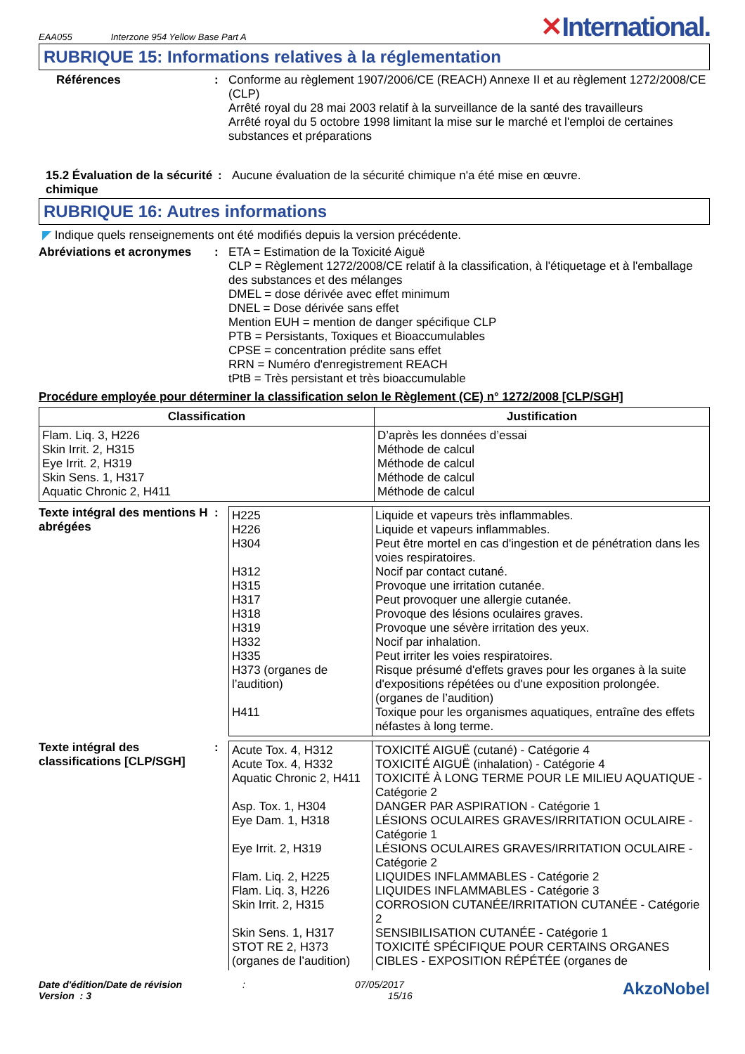EAA055 Interzone 954 Yellow Base Part A
✕International.
RUBRIQUE 15: Informations relatives à la réglementation
Références : Conforme au règlement 1907/2006/CE (REACH) Annexe II et au règlement 1272/2008/CE (CLP)
Arrêté royal du 28 mai 2003 relatif à la surveillance de la santé des travailleurs
Arrêté royal du 5 octobre 1998 limitant la mise sur le marché et l'emploi de certaines substances et préparations
15.2 Évaluation de la sécurité chimique
: Aucune évaluation de la sécurité chimique n'a été mise en œuvre.
RUBRIQUE 16: Autres informations
◤ Indique quels renseignements ont été modifiés depuis la version précédente.
Abréviations et acronymes
: ETA = Estimation de la Toxicité Aiguë
CLP = Règlement 1272/2008/CE relatif à la classification, à l'étiquetage et à l'emballage des substances et des mélanges
DMEL = dose dérivée avec effet minimum
DNEL = Dose dérivée sans effet
Mention EUH = mention de danger spécifique CLP
PTB = Persistants, Toxiques et Bioaccumulables
CPSE = concentration prédite sans effet
RRN = Numéro d'enregistrement REACH
tPtB = Très persistant et très bioaccumulable
Procédure employée pour déterminer la classification selon le Règlement (CE) n° 1272/2008 [CLP/SGH]
| Classification | Justification |
| --- | --- |
| Flam. Liq. 3, H226 Skin Irrit. 2, H315 Eye Irrit. 2, H319 Skin Sens. 1, H317 Aquatic Chronic 2, H411 | D’après les données d’essai Méthode de calcul Méthode de calcul Méthode de calcul Méthode de calcul |
Texte intégral des mentions H abrégées
:
| H225 H226 H304 H312 H315 H317 H318 H319 H332 H335 H373 (organes de l’audition) H411 | Liquide et vapeurs très inflammables. Liquide et vapeurs inflammables. Peut être mortel en cas d'ingestion et de pénétration dans les voies respiratoires. Nocif par contact cutané. Provoque une irritation cutanée. Peut provoquer une allergie cutanée. Provoque des lésions oculaires graves. Provoque une sévère irritation des yeux. Nocif par inhalation. Peut irriter les voies respiratoires. Risque présumé d'effets graves pour les organes à la suite d'expositions répétées ou d'une exposition prolongée. (organes de l’audition) Toxique pour les organismes aquatiques, entraîne des effets néfastes à long terme. |
Texte intégral des classifications [CLP/SGH]
:
| Acute Tox. 4, H312 Acute Tox. 4, H332 Aquatic Chronic 2, H411 Asp. Tox. 1, H304 Eye Dam. 1, H318 Eye Irrit. 2, H319 Flam. Liq. 2, H225 Flam. Liq. 3, H226 Skin Irrit. 2, H315 Skin Sens. 1, H317 STOT RE 2, H373 (organes de l’audition) | TOXICITÉ AIGUË (cutané) - Catégorie 4 TOXICITÉ AIGUË (inhalation) - Catégorie 4 TOXICITÉ À LONG TERME POUR LE MILIEU AQUATIQUE - Catégorie 2 DANGER PAR ASPIRATION - Catégorie 1 LÉSIONS OCULAIRES GRAVES/IRRITATION OCULAIRE - Catégorie 1 LÉSIONS OCULAIRES GRAVES/IRRITATION OCULAIRE - Catégorie 2 LIQUIDES INFLAMMABLES - Catégorie 2 LIQUIDES INFLAMMABLES - Catégorie 3 CORROSION CUTANÉE/IRRITATION CUTANÉE - Catégorie 2 SENSIBILISATION CUTANÉE - Catégorie 1 TOXICITÉ SPÉCIFIQUE POUR CERTAINS ORGANES CIBLES - EXPOSITION RÉPÉTÉE (organes de |
Date d'édition/Date de révision
Version : 3
:
07/05/2017
15/16
AkzoNobel